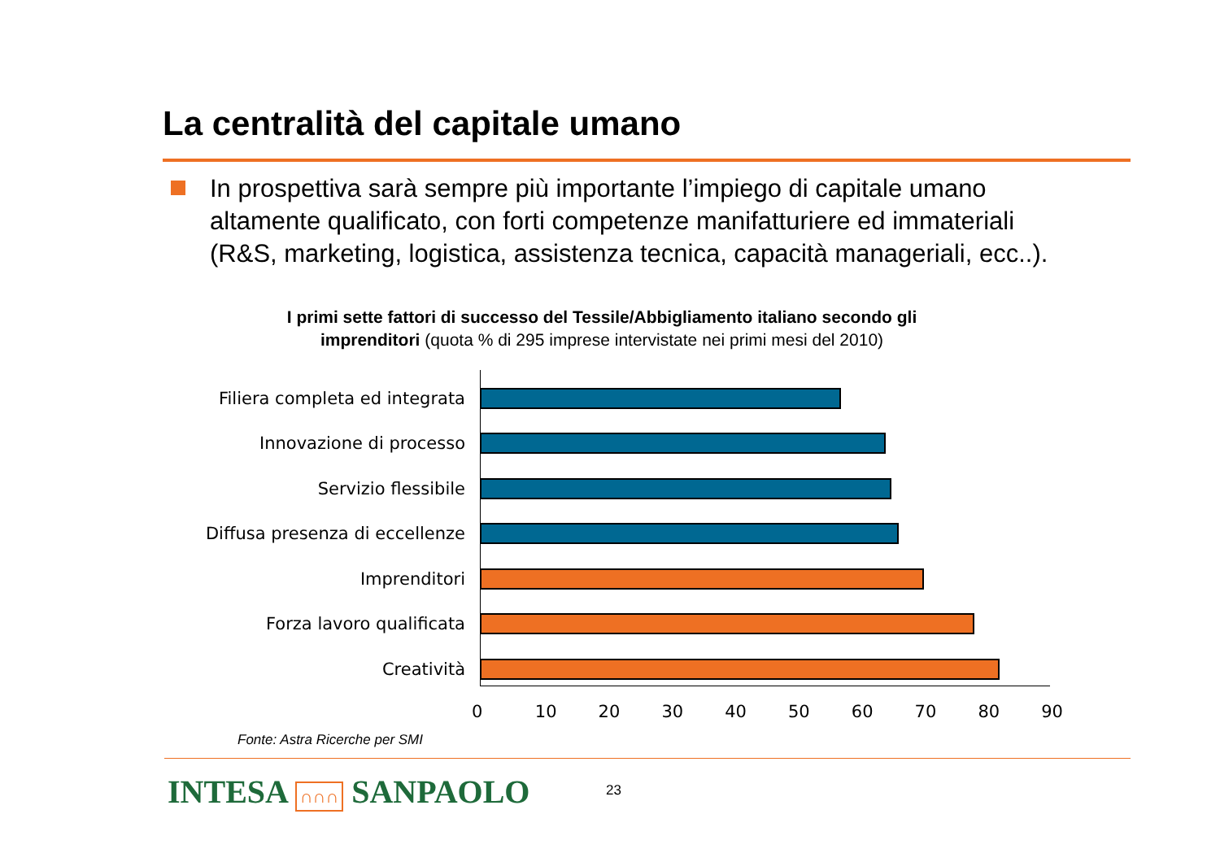La centralità del capitale umano
In prospettiva sarà sempre più importante l’impiego di capitale umano altamente qualificato, con forti competenze manifatturiere ed immateriali (R&S, marketing, logistica, assistenza tecnica, capacità manageriali, ecc..).
I primi sette fattori di successo del Tessile/Abbigliamento italiano secondo gli imprenditori (quota % di 295 imprese intervistate nei primi mesi del 2010)
Filiera completa ed integrata
Innovazione di processo
Servizio flessibile
Diffusa presenza di eccellenze
Imprenditori
Forza lavoro qualificata
Creatività
0 10 20 30 40 50 60 70 80 90
Fonte: Astra Ricerche per SMI
INTESA ∩∩∩ SANPAOLO 23